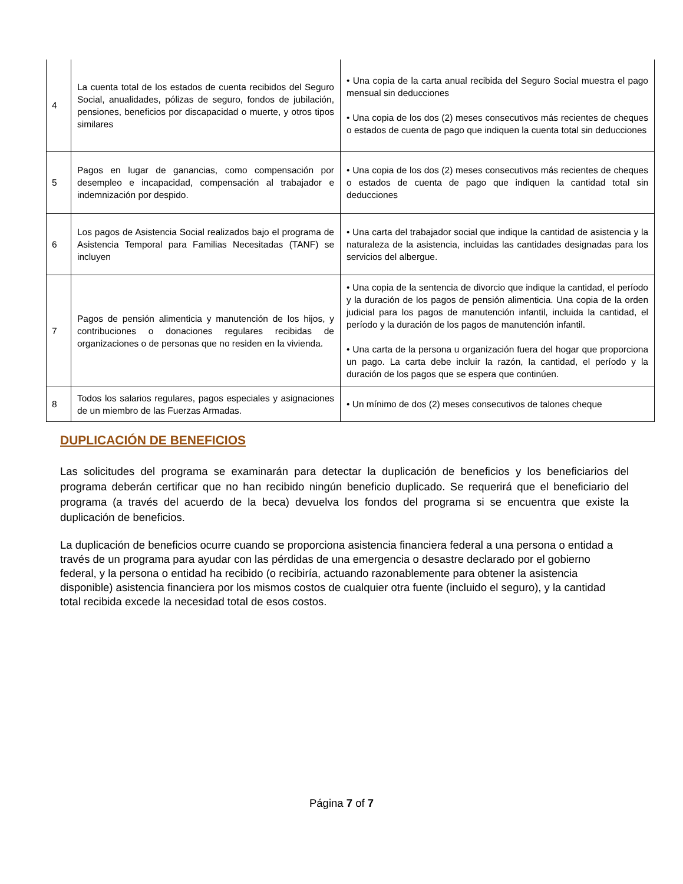| 4 | La cuenta total de los estados de cuenta recibidos del Seguro Social, anualidades, pólizas de seguro, fondos de jubilación, pensiones, beneficios por discapacidad o muerte, y otros tipos similares | • Una copia de la carta anual recibida del Seguro Social muestra el pago mensual sin deducciones • Una copia de los dos (2) meses consecutivos más recientes de cheques o estados de cuenta de pago que indiquen la cuenta total sin deducciones |
| 5 | Pagos en lugar de ganancias, como compensación por desempleo e incapacidad, compensación al trabajador e indemnización por despido. | • Una copia de los dos (2) meses consecutivos más recientes de cheques o estados de cuenta de pago que indiquen la cantidad total sin deducciones |
| 6 | Los pagos de Asistencia Social realizados bajo el programa de Asistencia Temporal para Familias Necesitadas (TANF) se incluyen | • Una carta del trabajador social que indique la cantidad de asistencia y la naturaleza de la asistencia, incluidas las cantidades designadas para los servicios del albergue. |
| 7 | Pagos de pensión alimenticia y manutención de los hijos, y contribuciones o donaciones regulares recibidas de organizaciones o de personas que no residen en la vivienda. | • Una copia de la sentencia de divorcio que indique la cantidad, el período y la duración de los pagos de pensión alimenticia. Una copia de la orden judicial para los pagos de manutención infantil, incluida la cantidad, el período y la duración de los pagos de manutención infantil. • Una carta de la persona u organización fuera del hogar que proporciona un pago. La carta debe incluir la razón, la cantidad, el período y la duración de los pagos que se espera que continúen. |
| 8 | Todos los salarios regulares, pagos especiales y asignaciones de un miembro de las Fuerzas Armadas. | • Un mínimo de dos (2) meses consecutivos de talones cheque |
DUPLICACIÓN DE BENEFICIOS
Las solicitudes del programa se examinarán para detectar la duplicación de beneficios y los beneficiarios del programa deberán certificar que no han recibido ningún beneficio duplicado. Se requerirá que el beneficiario del programa (a través del acuerdo de la beca) devuelva los fondos del programa si se encuentra que existe la duplicación de beneficios.
La duplicación de beneficios ocurre cuando se proporciona asistencia financiera federal a una persona o entidad a través de un programa para ayudar con las pérdidas de una emergencia o desastre declarado por el gobierno federal, y la persona o entidad ha recibido (o recibiría, actuando razonablemente para obtener la asistencia disponible) asistencia financiera por los mismos costos de cualquier otra fuente (incluido el seguro), y la cantidad total recibida excede la necesidad total de esos costos.
Página 7 of 7